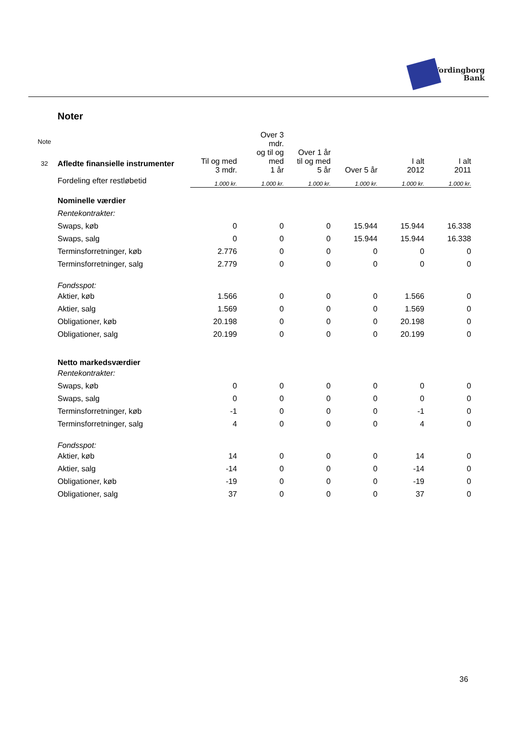Vordingborg
Bank
Noter
| Note | | Til og med 3 mdr. | Over 3 mdr. og til og med 1 år | Over 1 år til og med 5 år | Over 5 år | I alt 2012 | I alt 2011 |
| --- | --- | --- | --- | --- | --- | --- | --- |
| 32 | Afledte finansielle instrumenter | | | | | | |
| | Fordeling efter restløbetid | 1.000 kr. | 1.000 kr. | 1.000 kr. | 1.000 kr. | 1.000 kr. | 1.000 kr. |
| | Nominelle værdier | | | | | | |
| | Rentekontrakter: | | | | | | |
| | Swaps, køb | 0 | 0 | 0 | 15.944 | 15.944 | 16.338 |
| | Swaps, salg | 0 | 0 | 0 | 15.944 | 15.944 | 16.338 |
| | Terminsforretninger, køb | 2.776 | 0 | 0 | 0 | 0 | 0 |
| | Terminsforretninger, salg | 2.779 | 0 | 0 | 0 | 0 | 0 |
| | Fondsspot: | | | | | | |
| | Aktier, køb | 1.566 | 0 | 0 | 0 | 1.566 | 0 |
| | Aktier, salg | 1.569 | 0 | 0 | 0 | 1.569 | 0 |
| | Obligationer, køb | 20.198 | 0 | 0 | 0 | 20.198 | 0 |
| | Obligationer, salg | 20.199 | 0 | 0 | 0 | 20.199 | 0 |
| | Netto markedsværdier | | | | | | |
| | Rentekontrakter: | | | | | | |
| | Swaps, køb | 0 | 0 | 0 | 0 | 0 | 0 |
| | Swaps, salg | 0 | 0 | 0 | 0 | 0 | 0 |
| | Terminsforretninger, køb | -1 | 0 | 0 | 0 | -1 | 0 |
| | Terminsforretninger, salg | 4 | 0 | 0 | 0 | 4 | 0 |
| | Fondsspot: | | | | | | |
| | Aktier, køb | 14 | 0 | 0 | 0 | 14 | 0 |
| | Aktier, salg | -14 | 0 | 0 | 0 | -14 | 0 |
| | Obligationer, køb | -19 | 0 | 0 | 0 | -19 | 0 |
| | Obligationer, salg | 37 | 0 | 0 | 0 | 37 | 0 |
36